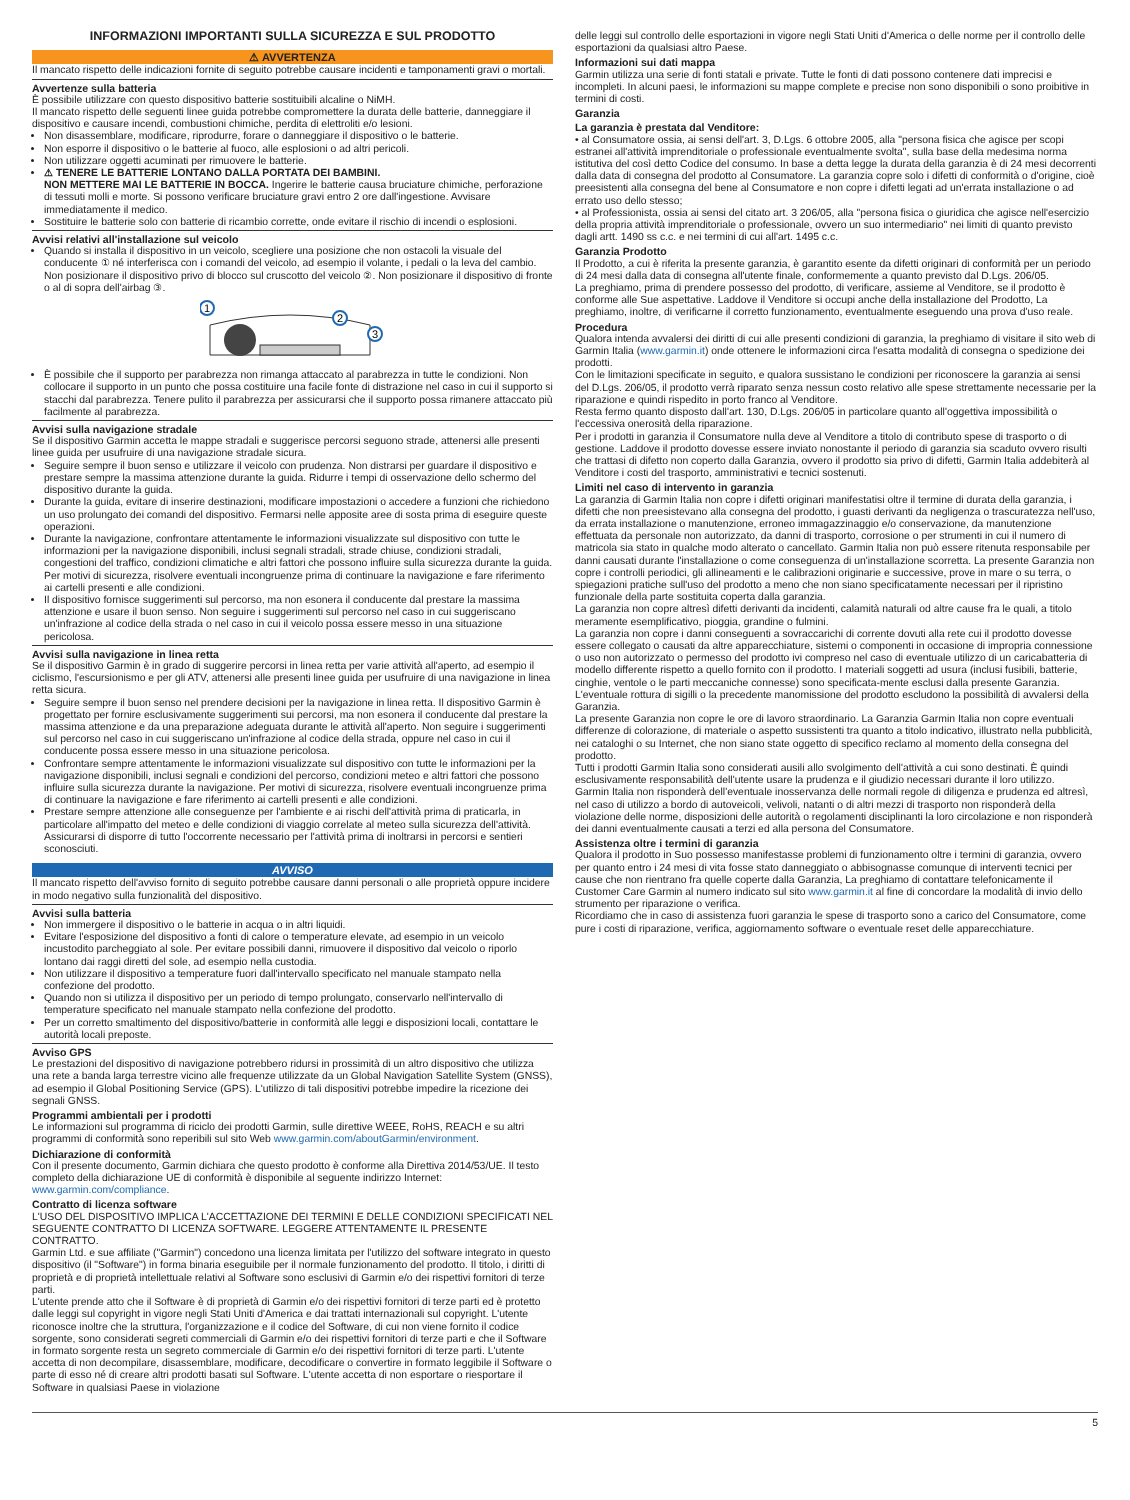INFORMAZIONI IMPORTANTI SULLA SICUREZZA E SUL PRODOTTO
⚠ AVVERTENZA
Il mancato rispetto delle indicazioni fornite di seguito potrebbe causare incidenti e tamponamenti gravi o mortali.
Avvertenze sulla batteria
È possibile utilizzare con questo dispositivo batterie sostituibili alcaline o NiMH.
Il mancato rispetto delle seguenti linee guida potrebbe compromettere la durata delle batterie, danneggiare il dispositivo e causare incendi, combustioni chimiche, perdita di elettroliti e/o lesioni.
Non disassemblare, modificare, riprodurre, forare o danneggiare il dispositivo o le batterie.
Non esporre il dispositivo o le batterie al fuoco, alle esplosioni o ad altri pericoli.
Non utilizzare oggetti acuminati per rimuovere le batterie.
⚠ TENERE LE BATTERIE LONTANO DALLA PORTATA DEI BAMBINI.
NON METTERE MAI LE BATTERIE IN BOCCA. Ingerire le batterie causa bruciature chimiche, perforazione di tessuti molli e morte. Si possono verificare bruciature gravi entro 2 ore dall'ingestione. Avvisare immediatamente il medico.
Sostituire le batterie solo con batterie di ricambio corrette, onde evitare il rischio di incendi o esplosioni.
Avvisi relativi all'installazione sul veicolo
Quando si installa il dispositivo in un veicolo, scegliere una posizione che non ostacoli la visuale del conducente ① né interferisca con i comandi del veicolo, ad esempio il volante, i pedali o la leva del cambio. Non posizionare il dispositivo privo di blocco sul cruscotto del veicolo ②. Non posizionare il dispositivo di fronte o al di sopra dell'airbag ③.
1
2
3
È possibile che il supporto per parabrezza non rimanga attaccato al parabrezza in tutte le condizioni. Non collocare il supporto in un punto che possa costituire una facile fonte di distrazione nel caso in cui il supporto si stacchi dal parabrezza. Tenere pulito il parabrezza per assicurarsi che il supporto possa rimanere attaccato più facilmente al parabrezza.
Avvisi sulla navigazione stradale
Se il dispositivo Garmin accetta le mappe stradali e suggerisce percorsi seguono strade, attenersi alle presenti linee guida per usufruire di una navigazione stradale sicura.
Seguire sempre il buon senso e utilizzare il veicolo con prudenza. Non distrarsi per guardare il dispositivo e prestare sempre la massima attenzione durante la guida. Ridurre i tempi di osservazione dello schermo del dispositivo durante la guida.
Durante la guida, evitare di inserire destinazioni, modificare impostazioni o accedere a funzioni che richiedono un uso prolungato dei comandi del dispositivo. Fermarsi nelle apposite aree di sosta prima di eseguire queste operazioni.
Durante la navigazione, confrontare attentamente le informazioni visualizzate sul dispositivo con tutte le informazioni per la navigazione disponibili, inclusi segnali stradali, strade chiuse, condizioni stradali, congestioni del traffico, condizioni climatiche e altri fattori che possono influire sulla sicurezza durante la guida. Per motivi di sicurezza, risolvere eventuali incongruenze prima di continuare la navigazione e fare riferimento ai cartelli presenti e alle condizioni.
Il dispositivo fornisce suggerimenti sul percorso, ma non esonera il conducente dal prestare la massima attenzione e usare il buon senso. Non seguire i suggerimenti sul percorso nel caso in cui suggeriscano un'infrazione al codice della strada o nel caso in cui il veicolo possa essere messo in una situazione pericolosa.
Avvisi sulla navigazione in linea retta
Se il dispositivo Garmin è in grado di suggerire percorsi in linea retta per varie attività all'aperto, ad esempio il ciclismo, l'escursionismo e per gli ATV, attenersi alle presenti linee guida per usufruire di una navigazione in linea retta sicura.
Seguire sempre il buon senso nel prendere decisioni per la navigazione in linea retta. Il dispositivo Garmin è progettato per fornire esclusivamente suggerimenti sui percorsi, ma non esonera il conducente dal prestare la massima attenzione e da una preparazione adeguata durante le attività all'aperto. Non seguire i suggerimenti sul percorso nel caso in cui suggeriscano un'infrazione al codice della strada, oppure nel caso in cui il conducente possa essere messo in una situazione pericolosa.
Confrontare sempre attentamente le informazioni visualizzate sul dispositivo con tutte le informazioni per la navigazione disponibili, inclusi segnali e condizioni del percorso, condizioni meteo e altri fattori che possono influire sulla sicurezza durante la navigazione. Per motivi di sicurezza, risolvere eventuali incongruenze prima di continuare la navigazione e fare riferimento ai cartelli presenti e alle condizioni.
Prestare sempre attenzione alle conseguenze per l'ambiente e ai rischi dell'attività prima di praticarla, in particolare all'impatto del meteo e delle condizioni di viaggio correlate al meteo sulla sicurezza dell'attività. Assicurarsi di disporre di tutto l'occorrente necessario per l'attività prima di inoltrarsi in percorsi e sentieri sconosciuti.
AVVISO
Il mancato rispetto dell'avviso fornito di seguito potrebbe causare danni personali o alle proprietà oppure incidere in modo negativo sulla funzionalità del dispositivo.
Avvisi sulla batteria
Non immergere il dispositivo o le batterie in acqua o in altri liquidi.
Evitare l'esposizione del dispositivo a fonti di calore o temperature elevate, ad esempio in un veicolo incustodito parcheggiato al sole. Per evitare possibili danni, rimuovere il dispositivo dal veicolo o riporlo lontano dai raggi diretti del sole, ad esempio nella custodia.
Non utilizzare il dispositivo a temperature fuori dall'intervallo specificato nel manuale stampato nella confezione del prodotto.
Quando non si utilizza il dispositivo per un periodo di tempo prolungato, conservarlo nell'intervallo di temperature specificato nel manuale stampato nella confezione del prodotto.
Per un corretto smaltimento del dispositivo/batterie in conformità alle leggi e disposizioni locali, contattare le autorità locali preposte.
Avviso GPS
Le prestazioni del dispositivo di navigazione potrebbero ridursi in prossimità di un altro dispositivo che utilizza una rete a banda larga terrestre vicino alle frequenze utilizzate da un Global Navigation Satellite System (GNSS), ad esempio il Global Positioning Service (GPS). L'utilizzo di tali dispositivi potrebbe impedire la ricezione dei segnali GNSS.
Programmi ambientali per i prodotti
Le informazioni sul programma di riciclo dei prodotti Garmin, sulle direttive WEEE, RoHS, REACH e su altri programmi di conformità sono reperibili sul sito Web www.garmin.com/aboutGarmin/environment.
Dichiarazione di conformità
Con il presente documento, Garmin dichiara che questo prodotto è conforme alla Direttiva 2014/53/UE. Il testo completo della dichiarazione UE di conformità è disponibile al seguente indirizzo Internet: www.garmin.com/compliance.
Contratto di licenza software
L'USO DEL DISPOSITIVO IMPLICA L'ACCETTAZIONE DEI TERMINI E DELLE CONDIZIONI SPECIFICATI NEL SEGUENTE CONTRATTO DI LICENZA SOFTWARE. LEGGERE ATTENTAMENTE IL PRESENTE CONTRATTO.
Garmin Ltd. e sue affiliate ("Garmin") concedono una licenza limitata per l'utilizzo del software integrato in questo dispositivo (il "Software") in forma binaria eseguibile per il normale funzionamento del prodotto. Il titolo, i diritti di proprietà e di proprietà intellettuale relativi al Software sono esclusivi di Garmin e/o dei rispettivi fornitori di terze parti.
L'utente prende atto che il Software è di proprietà di Garmin e/o dei rispettivi fornitori di terze parti ed è protetto dalle leggi sul copyright in vigore negli Stati Uniti d'America e dai trattati internazionali sul copyright. L'utente riconosce inoltre che la struttura, l'organizzazione e il codice del Software, di cui non viene fornito il codice sorgente, sono considerati segreti commerciali di Garmin e/o dei rispettivi fornitori di terze parti e che il Software in formato sorgente resta un segreto commerciale di Garmin e/o dei rispettivi fornitori di terze parti. L'utente accetta di non decompilare, disassemblare, modificare, decodificare o convertire in formato leggibile il Software o parte di esso né di creare altri prodotti basati sul Software. L'utente accetta di non esportare o riesportare il Software in qualsiasi Paese in violazione
delle leggi sul controllo delle esportazioni in vigore negli Stati Uniti d'America o delle norme per il controllo delle esportazioni da qualsiasi altro Paese.
Informazioni sui dati mappa
Garmin utilizza una serie di fonti statali e private. Tutte le fonti di dati possono contenere dati imprecisi e incompleti. In alcuni paesi, le informazioni su mappe complete e precise non sono disponibili o sono proibitive in termini di costi.
Garanzia
La garanzia è prestata dal Venditore:
• al Consumatore ossia, ai sensi dell'art. 3, D.Lgs. 6 ottobre 2005, alla "persona fisica che agisce per scopi estranei all'attività imprenditoriale o professionale eventualmente svolta", sulla base della medesima norma istitutiva del così detto Codice del consumo. In base a detta legge la durata della garanzia è di 24 mesi decorrenti dalla data di consegna del prodotto al Consumatore. La garanzia copre solo i difetti di conformità o d'origine, cioè preesistenti alla consegna del bene al Consumatore e non copre i difetti legati ad un'errata installazione o ad errato uso dello stesso;
• al Professionista, ossia ai sensi del citato art. 3 206/05, alla "persona fisica o giuridica che agisce nell'esercizio della propria attività imprenditoriale o professionale, ovvero un suo intermediario" nei limiti di quanto previsto dagli artt. 1490 ss c.c. e nei termini di cui all'art. 1495 c.c.
Garanzia Prodotto
Il Prodotto, a cui è riferita la presente garanzia, è garantito esente da difetti originari di conformità per un periodo di 24 mesi dalla data di consegna all'utente finale, conformemente a quanto previsto dal D.Lgs. 206/05.
La preghiamo, prima di prendere possesso del prodotto, di verificare, assieme al Venditore, se il prodotto è conforme alle Sue aspettative. Laddove il Venditore si occupi anche della installazione del Prodotto, La preghiamo, inoltre, di verificarne il corretto funzionamento, eventualmente eseguendo una prova d'uso reale.
Procedura
Qualora intenda avvalersi dei diritti di cui alle presenti condizioni di garanzia, la preghiamo di visitare il sito web di Garmin Italia (www.garmin.it) onde ottenere le informazioni circa l'esatta modalità di consegna o spedizione dei prodotti.
Con le limitazioni specificate in seguito, e qualora sussistano le condizioni per riconoscere la garanzia ai sensi del D.Lgs. 206/05, il prodotto verrà riparato senza nessun costo relativo alle spese strettamente necessarie per la riparazione e quindi rispedito in porto franco al Venditore.
Resta fermo quanto disposto dall'art. 130, D.Lgs. 206/05 in particolare quanto all'oggettiva impossibilità o l'eccessiva onerosità della riparazione.
Per i prodotti in garanzia il Consumatore nulla deve al Venditore a titolo di contributo spese di trasporto o di gestione. Laddove il prodotto dovesse essere inviato nonostante il periodo di garanzia sia scaduto ovvero risulti che trattasi di difetto non coperto dalla Garanzia, ovvero il prodotto sia privo di difetti, Garmin Italia addebiterà al Venditore i costi del trasporto, amministrativi e tecnici sostenuti.
Limiti nel caso di intervento in garanzia
La garanzia di Garmin Italia non copre i difetti originari manifestatisi oltre il termine di durata della garanzia, i difetti che non preesistevano alla consegna del prodotto, i guasti derivanti da negligenza o trascuratezza nell'uso, da errata installazione o manutenzione, erroneo immagazzinaggio e/o conservazione, da manutenzione effettuata da personale non autorizzato, da danni di trasporto, corrosione o per strumenti in cui il numero di matricola sia stato in qualche modo alterato o cancellato. Garmin Italia non può essere ritenuta responsabile per danni causati durante l'installazione o come conseguenza di un'installazione scorretta. La presente Garanzia non copre i controlli periodici, gli allineamenti e le calibrazioni originarie e successive, prove in mare o su terra, o spiegazioni pratiche sull'uso del prodotto a meno che non siano specificatamente necessari per il ripristino funzionale della parte sostituita coperta dalla garanzia.
La garanzia non copre altresì difetti derivanti da incidenti, calamità naturali od altre cause fra le quali, a titolo meramente esemplificativo, pioggia, grandine o fulmini.
La garanzia non copre i danni conseguenti a sovraccarichi di corrente dovuti alla rete cui il prodotto dovesse essere collegato o causati da altre apparecchiature, sistemi o componenti in occasione di impropria connessione o uso non autorizzato o permesso del prodotto ivi compreso nel caso di eventuale utilizzo di un caricabatteria di modello differente rispetto a quello fornito con il prodotto. I materiali soggetti ad usura (inclusi fusibili, batterie, cinghie, ventole o le parti meccaniche connesse) sono specificata-mente esclusi dalla presente Garanzia.
L'eventuale rottura di sigilli o la precedente manomissione del prodotto escludono la possibilità di avvalersi della Garanzia.
La presente Garanzia non copre le ore di lavoro straordinario. La Garanzia Garmin Italia non copre eventuali differenze di colorazione, di materiale o aspetto sussistenti tra quanto a titolo indicativo, illustrato nella pubblicità, nei cataloghi o su Internet, che non siano state oggetto di specifico reclamo al momento della consegna del prodotto.
Tutti i prodotti Garmin Italia sono considerati ausili allo svolgimento dell'attività a cui sono destinati. È quindi esclusivamente responsabilità dell'utente usare la prudenza e il giudizio necessari durante il loro utilizzo.
Garmin Italia non risponderà dell'eventuale inosservanza delle normali regole di diligenza e prudenza ed altresì, nel caso di utilizzo a bordo di autoveicoli, velivoli, natanti o di altri mezzi di trasporto non risponderà della violazione delle norme, disposizioni delle autorità o regolamenti disciplinanti la loro circolazione e non risponderà dei danni eventualmente causati a terzi ed alla persona del Consumatore.
Assistenza oltre i termini di garanzia
Qualora il prodotto in Suo possesso manifestasse problemi di funzionamento oltre i termini di garanzia, ovvero per quanto entro i 24 mesi di vita fosse stato danneggiato o abbisognasse comunque di interventi tecnici per cause che non rientrano fra quelle coperte dalla Garanzia, La preghiamo di contattare telefonicamente il Customer Care Garmin al numero indicato sul sito www.garmin.it al fine di concordare la modalità di invio dello strumento per riparazione o verifica.
Ricordiamo che in caso di assistenza fuori garanzia le spese di trasporto sono a carico del Consumatore, come pure i costi di riparazione, verifica, aggiornamento software o eventuale reset delle apparecchiature.
5